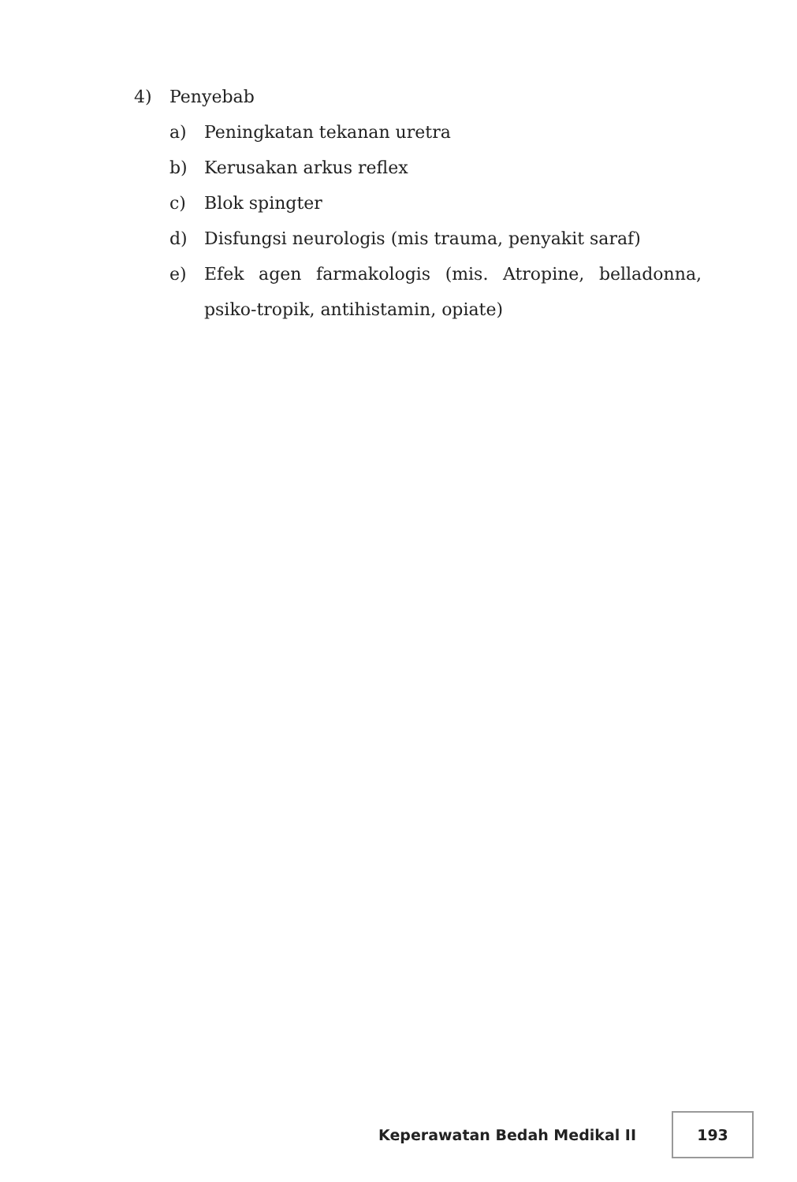4) Penyebab
a) Peningkatan tekanan uretra
b) Kerusakan arkus reflex
c) Blok spingter
d) Disfungsi neurologis (mis trauma, penyakit saraf)
e) Efek agen farmakologis (mis. Atropine, belladonna, psiko-tropik, antihistamin, opiate)
Keperawatan Bedah Medikal II
193